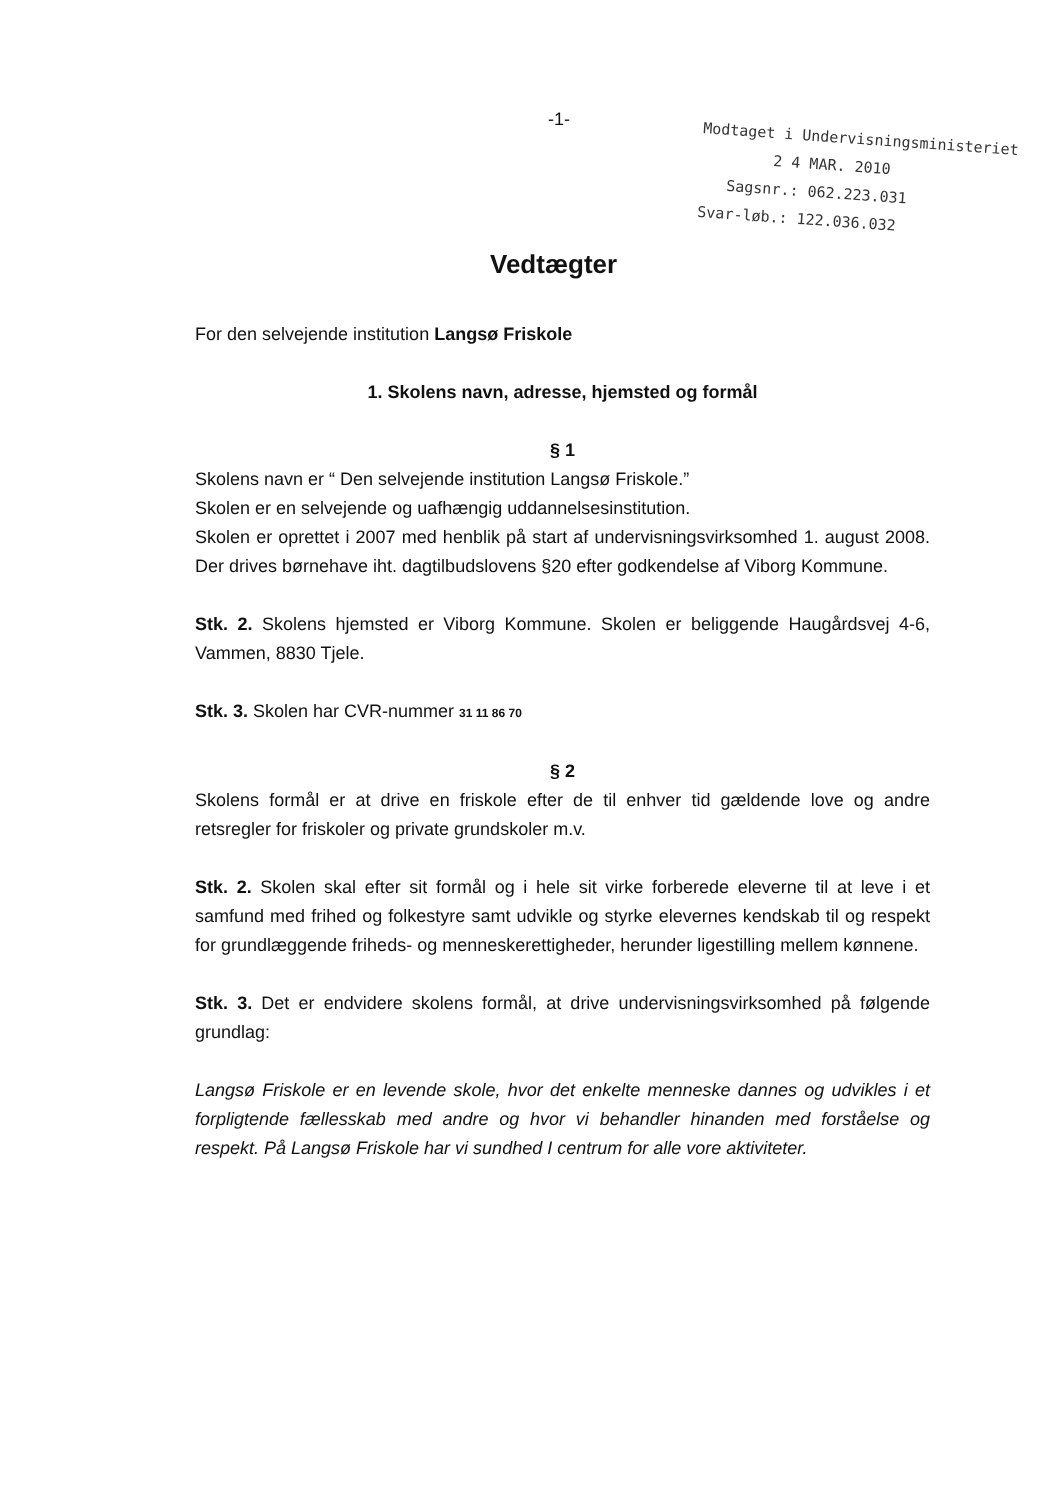-1-
Modtaget i Undervisningsministeriet
2 4 MAR. 2010
Sagsnr.: 062.223.031
Svar-løb.: 122.036.032
Vedtægter
For den selvejende institution Langsø Friskole
1. Skolens navn, adresse, hjemsted og formål
§ 1
Skolens navn er “ Den selvejende institution Langsø Friskole.”
Skolen er en selvejende og uafhængig uddannelsesinstitution.
Skolen er oprettet i 2007 med henblik på start af undervisningsvirksomhed 1. august 2008. Der drives børnehave iht. dagtilbudslovens §20 efter godkendelse af Viborg Kommune.
Stk. 2. Skolens hjemsted er Viborg Kommune. Skolen er beliggende Haugårdsvej 4-6, Vammen, 8830 Tjele.
Stk. 3. Skolen har CVR-nummer 31 11 86 70
§ 2
Skolens formål er at drive en friskole efter de til enhver tid gældende love og andre retsregler for friskoler og private grundskoler m.v.
Stk. 2. Skolen skal efter sit formål og i hele sit virke forberede eleverne til at leve i et samfund med frihed og folkestyre samt udvikle og styrke elevernes kendskab til og respekt for grundlæggende friheds- og menneskerettigheder, herunder ligestilling mellem kønnene.
Stk. 3. Det er endvidere skolens formål, at drive undervisningsvirksomhed på følgende grundlag:
Langsø Friskole er en levende skole, hvor det enkelte menneske dannes og udvikles i et forpligtende fællesskab med andre og hvor vi behandler hinanden med forståelse og respekt. På Langsø Friskole har vi sundhed I centrum for alle vore aktiviteter.